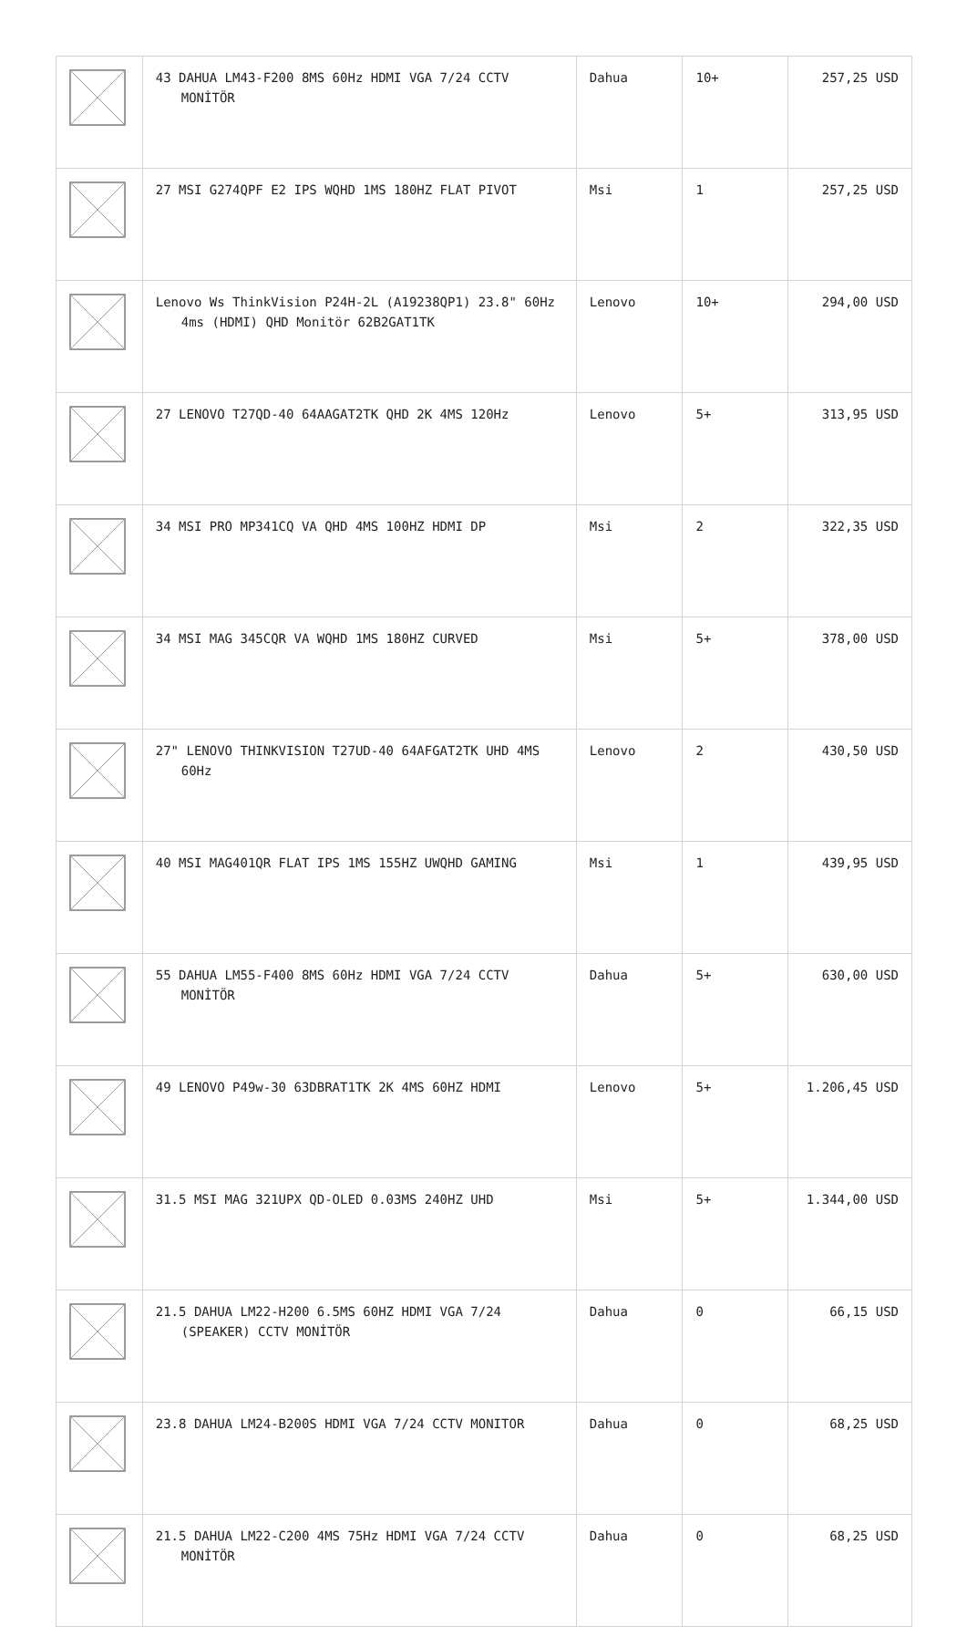| | 43 DAHUA LM43-F200 8MS 60Hz HDMI VGA 7/24 CCTV MONİTÖR | Dahua | 10+ | 257,25 USD |
| | 27 MSI G274QPF E2 IPS WQHD 1MS 180HZ FLAT PIVOT | Msi | 1 | 257,25 USD |
| | Lenovo Ws ThinkVision P24H-2L (A19238QP1) 23.8" 60Hz 4ms (HDMI) QHD Monitör 62B2GAT1TK | Lenovo | 10+ | 294,00 USD |
| | 27 LENOVO T27QD-40 64AAGAT2TK QHD 2K 4MS 120Hz | Lenovo | 5+ | 313,95 USD |
| | 34 MSI PRO MP341CQ VA QHD 4MS 100HZ HDMI DP | Msi | 2 | 322,35 USD |
| | 34 MSI MAG 345CQR VA WQHD 1MS 180HZ CURVED | Msi | 5+ | 378,00 USD |
| | 27" LENOVO THINKVISION T27UD-40 64AFGAT2TK UHD 4MS 60Hz | Lenovo | 2 | 430,50 USD |
| | 40 MSI MAG401QR FLAT IPS 1MS 155HZ UWQHD GAMING | Msi | 1 | 439,95 USD |
| | 55 DAHUA LM55-F400 8MS 60Hz HDMI VGA 7/24 CCTV MONİTÖR | Dahua | 5+ | 630,00 USD |
| | 49 LENOVO P49w-30 63DBRAT1TK 2K 4MS 60HZ HDMI | Lenovo | 5+ | 1.206,45 USD |
| | 31.5 MSI MAG 321UPX QD-OLED 0.03MS 240HZ UHD | Msi | 5+ | 1.344,00 USD |
| | 21.5 DAHUA LM22-H200 6.5MS 60HZ HDMI VGA 7/24 (SPEAKER) CCTV MONİTÖR | Dahua | 0 | 66,15 USD |
| | 23.8 DAHUA LM24-B200S HDMI VGA 7/24 CCTV MONITOR | Dahua | 0 | 68,25 USD |
| | 21.5 DAHUA LM22-C200 4MS 75Hz HDMI VGA 7/24 CCTV MONİTÖR | Dahua | 0 | 68,25 USD |